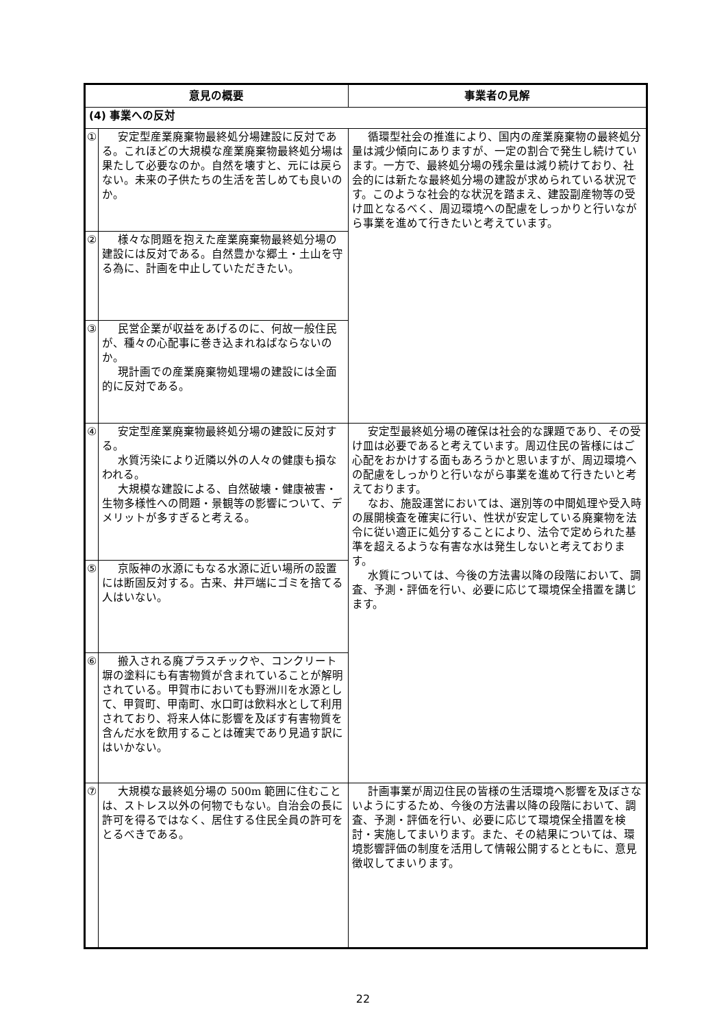| 意見の概要 | | 事業者の見解 |
| --- | --- | --- |
| (4) 事業への反対 | | |
| ① | 安定型産業廃棄物最終処分場建設に反対である。これほどの大規模な産業廃棄物最終処分場は果たして必要なのか。自然を壊すと、元には戻らない。未来の子供たちの生活を苦しめても良いのか。 | 循環型社会の推進により、国内の産業廃棄物の最終処分量は減少傾向にありますが、一定の割合で発生し続けています。一方で、最終処分場の残余量は減り続けており、社会的には新たな最終処分場の建設が求められている状況です。このような社会的な状況を踏まえ、建設副産物等の受け皿となるべく、周辺環境への配慮をしっかりと行いながら事業を進めて行きたいと考えています。 |
| ② | 様々な問題を抱えた産業廃棄物最終処分場の建設には反対である。自然豊かな郷土・土山を守る為に、計画を中止していただきたい。 | |
| ③ | 民営企業が収益をあげるのに、何故一般住民が、種々の心配事に巻き込まれねばならないのか。 現計画での産業廃棄物処理場の建設には全面的に反対である。 | |
| ④ | 安定型産業廃棄物最終処分場の建設に反対する。 水質汚染により近隣以外の人々の健康も損なわれる。 大規模な建設による、自然破壊・健康被害・生物多様性への問題・景観等の影響について、デメリットが多すぎると考える。 | 安定型最終処分場の確保は社会的な課題であり、その受け皿は必要であると考えています。周辺住民の皆様にはご心配をおかけする面もあろうかと思いますが、周辺環境への配慮をしっかりと行いながら事業を進めて行きたいと考えております。 なお、施設運営においては、選別等の中間処理や受入時の展開検査を確実に行い、性状が安定している廃棄物を法令に従い適正に処分することにより、法令で定められた基準を超えるような有害な水は発生しないと考えております。 水質については、今後の方法書以降の段階において、調査、予測・評価を行い、必要に応じて環境保全措置を講じます。 |
| ⑤ | 京阪神の水源にもなる水源に近い場所の設置には断固反対する。古来、井戸端にゴミを捨てる人はいない。 | |
| ⑥ | 搬入される廃プラスチックや、コンクリート塀の塗料にも有害物質が含まれていることが解明されている。甲賀市においても野洲川を水源として、甲賀町、甲南町、水口町は飲料水として利用されており、将来人体に影響を及ぼす有害物質を含んだ水を飲用することは確実であり見過す訳にはいかない。 | |
| ⑦ | 大規模な最終処分場の 500m 範囲に住むことは、ストレス以外の何物でもない。自治会の長に許可を得るではなく、居住する住民全員の許可をとるべきである。 | 計画事業が周辺住民の皆様の生活環境へ影響を及ぼさないようにするため、今後の方法書以降の段階において、調査、予測・評価を行い、必要に応じて環境保全措置を検討・実施してまいります。また、その結果については、環境影響評価の制度を活用して情報公開するとともに、意見徴収してまいります。 |
22